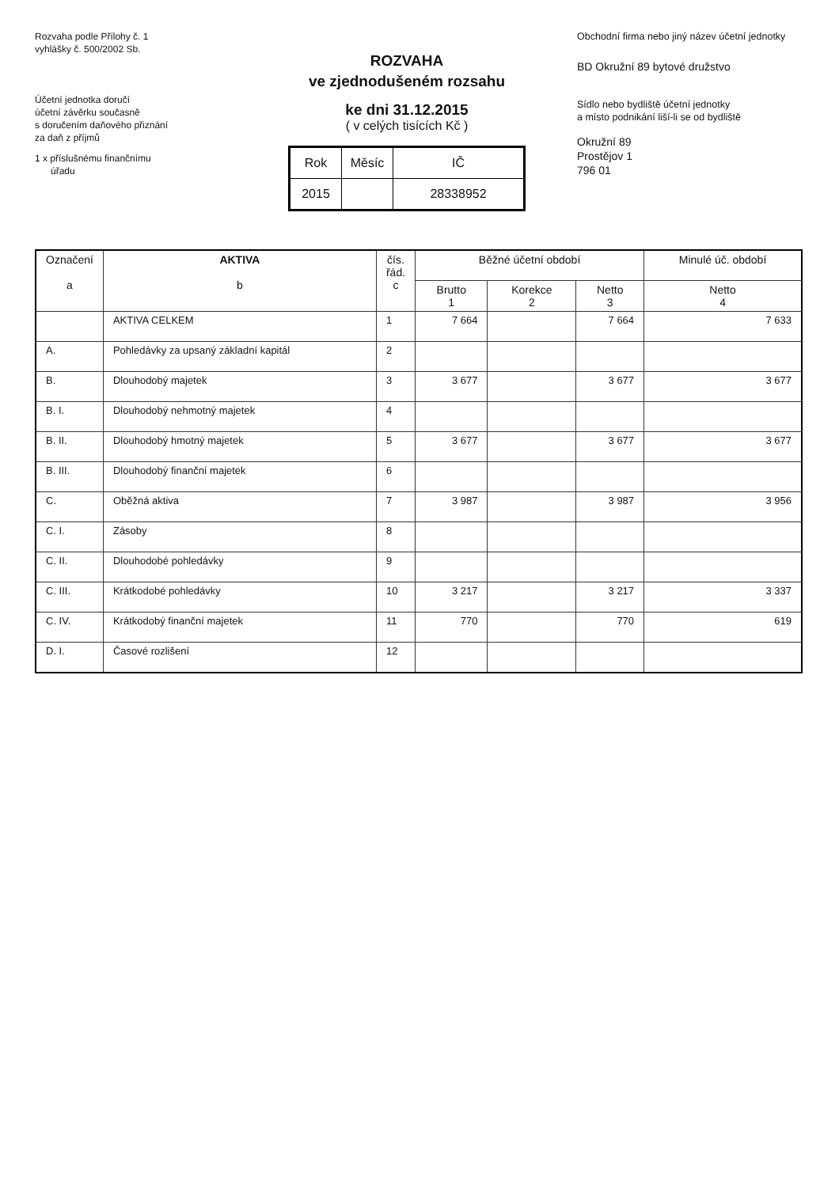Rozvaha podle Přílohy č. 1
vyhlášky č. 500/2002 Sb.
Účetní jednotka doručí
účetní závěrku současně
s doručením daňového přiznání
za daň z příjmů
1 x příslušnému finančnímu
úřadu
ROZVAHA
ve zjednodušeném rozsahu
ke dni 31.12.2015
( v celých tisících Kč )
| Rok | Měsíc | IČ |
| 2015 | | 28338952 |
Obchodní firma nebo jiný název účetní jednotky
BD Okružní 89 bytové družstvo
Sídlo nebo bydliště účetní jednotky
a místo podnikání liší-li se od bydliště
Okružní 89
Prostějov 1
796 01
| Označení a | AKTIVA b | čís. řád. c | Běžné účetní období | | | Minulé úč. období |
| --- | --- | --- | --- | --- | --- | --- |
| | | | Brutto 1 | Korekce 2 | Netto 3 | Netto 4 |
| | AKTIVA CELKEM | 1 | 7 664 | | 7 664 | 7 633 |
| A. | Pohledávky za upsaný základní kapitál | 2 | | | | |
| B. | Dlouhodobý majetek | 3 | 3 677 | | 3 677 | 3 677 |
| B. I. | Dlouhodobý nehmotný majetek | 4 | | | | |
| B. II. | Dlouhodobý hmotný majetek | 5 | 3 677 | | 3 677 | 3 677 |
| B. III. | Dlouhodobý finanční majetek | 6 | | | | |
| C. | Oběžná aktiva | 7 | 3 987 | | 3 987 | 3 956 |
| C. I. | Zásoby | 8 | | | | |
| C. II. | Dlouhodobé pohledávky | 9 | | | | |
| C. III. | Krátkodobé pohledávky | 10 | 3 217 | | 3 217 | 3 337 |
| C. IV. | Krátkodobý finanční majetek | 11 | 770 | | 770 | 619 |
| D. I. | Časové rozlišení | 12 | | | | |